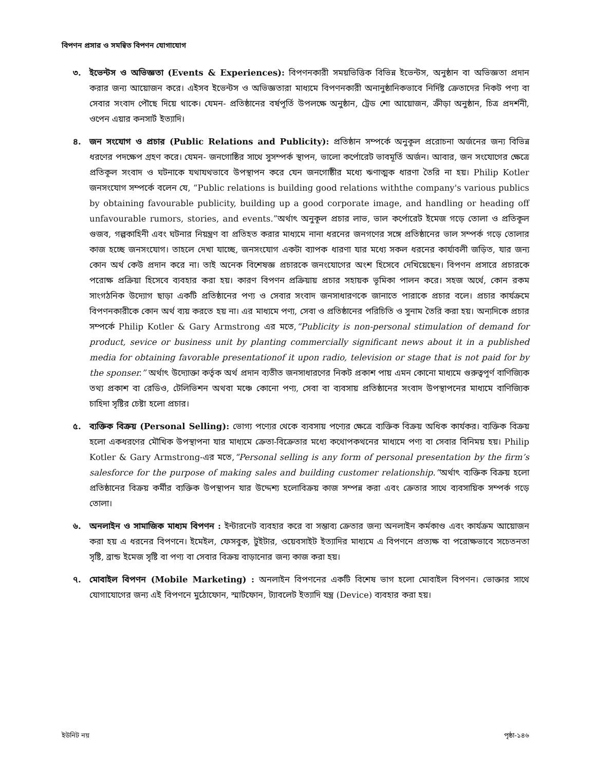বিপণন প্রসার ও সমন্বিত বিপণন যোগাযোগ
৩. ইভেন্টস ও অভিজ্ঞতা (Events & Experiences): বিপণনকারী সময়ভিত্তিক বিভিন্ন ইভেন্টস, অনুষ্ঠান বা অভিজ্ঞতা প্রদান করার জন্য আয়োজন করে। এইসব ইভেন্টস ও অভিজ্ঞতারা মাধ্যমে বিপণনকারী অনানুষ্ঠানিকভাবে নির্দিষ্ট ক্রেতাদের নিকট পণ্য বা সেবার সংবাদ পৌছে দিয়ে থাকে। যেমন- প্রতিষ্ঠানের বর্ষপূর্তি উপলক্ষে অনুষ্ঠান, ট্রেড শো আয়োজন, ক্রীড়া অনুষ্ঠান, চিত্র প্রদর্শনী, ওপেন এয়ার কনসার্ট ইত্যাদি।
৪. জন সংযোগ ও প্রচার (Public Relations and Publicity): প্রতিষ্ঠান সম্পর্কে অনুকূল প্ররোচনা অর্জনের জন্য বিভিন্ন ধরণের পদক্ষেপ গ্রহণ করে। যেমন- জনগোষ্ঠির সাথে সুসম্পর্ক স্থাপন, ভালো কর্পোরেট ভাবমূর্তি অর্জন। আবার, জন সংযোগের ক্ষেত্রে প্রতিকূল সংবাদ ও ঘটনাকে যথাযথভাবে উপস্থাপন করে যেন জনগোষ্ঠীর মধ্যে ঋণাত্মক ধারণা তৈরি না হয়। Philip Kotler জনসংযোগ সম্পর্কে বলেন যে, “Public relations is building good relations withthe company's various publics by obtaining favourable publicity, building up a good corporate image, and handling or heading off unfavourable rumors, stories, and events.”অর্থাৎ অনুকূল প্রচার লাভ, ভাল কর্পোরেট ইমেজ গড়ে তোলা ও প্রতিকূল গুজব, গল্পকাহিনী এবং ঘটনার নিয়ন্ত্রণ বা প্রতিহত করার মাধ্যমে নানা ধরনের জনগণের সঙ্গে প্রতিষ্ঠানের ভাল সম্পর্ক গড়ে তোলার কাজ হচ্ছে জনসংযোগ। তাহলে দেখা যাচ্ছে, জনসংযোগ একটা ব্যাপক ধারণা যার মধ্যে সকল ধরনের কার্যাবলী জড়িত, যার জন্য কোন অর্থ কেউ প্রদান করে না। তাই অনেক বিশেষজ্ঞ প্রচারকে জনংযোগের অংশ হিসেবে দেখিয়েছেন। বিপণন প্রসারে প্রচারকে পরোক্ষ প্রক্রিয়া হিসেবে ব্যবহার করা হয়। কারণ বিপণন প্রক্রিয়ায় প্রচার সহায়ক ভূমিকা পালন করে। সহজ অর্থে, কোন রকম সাংগঠনিক উদ্যোগ ছাড়া একটি প্রতিষ্ঠানের পণ্য ও সেবার সংবাদ জনসাধারণকে জানাতে পারাকে প্রচার বলে। প্রচার কার্যক্রমে বিপণনকারীকে কোন অর্থ ব্যয় করতে হয় না। এর মাধ্যমে পণ্য, সেবা ও প্রতিষ্ঠানের পরিচিতি ও সুনাম তৈরি করা হয়। অন্যদিকে প্রচার সম্পর্কে Philip Kotler & Gary Armstrong এর মতে,“Publicity is non-personal stimulation of demand for product, sevice or business unit by planting commercially significant news about it in a published media for obtaining favorable presentationof it upon radio, television or stage that is not paid for by the sponser.” অর্থাৎ উদ্যোক্তা কর্তৃক অর্থ প্রদান ব্যতীত জনসাধারণের নিকট প্রকাশ পায় এমন কোনো মাধ্যমে গুরুত্বপূর্ণ বাণিজ্যিক তথ্য প্রকাশ বা রেডিও, টেলিভিশন অথবা মঞ্চে কোনো পণ্য, সেবা বা ব্যবসায় প্রতিষ্ঠানের সংবাদ উপস্থাপনের মাধ্যমে বাণিজ্যিক চাহিদা সৃষ্টির চেষ্টা হলো প্রচার।
৫. ব্যক্তিক বিক্রয় (Personal Selling): ভোগ্য পণ্যের থেকে ব্যবসায় পণ্যের ক্ষেত্রে ব্যক্তিক বিক্রয় অধিক কার্যকর। ব্যক্তিক বিক্রয় হলো একধরণের মৌখিক উপস্থাপনা যার মাধ্যমে ক্রেতা-বিক্রেতার মধ্যে কথোপকথনের মাধ্যমে পণ্য বা সেবার বিনিময় হয়। Philip Kotler & Gary Armstrong-এর মতে,“Personal selling is any form of personal presentation by the firm’s salesforce for the purpose of making sales and building customer relationship.”অর্থাৎ ব্যক্তিক বিক্রয় হলো প্রতিষ্ঠানের বিক্রয় কর্মীর ব্যক্তিক উপস্থাপন যার উদ্দেশ্য হলোবিক্রয় কাজ সম্পন্ন করা এবং ক্রেতার সাথে ব্যবসায়িক সম্পর্ক গড়ে তোলা।
৬. অনলাইন ও সামাজিক মাধ্যম বিপণন : ইন্টারনেট ব্যবহার করে বা সম্ভাব্য ক্রেতার জন্য অনলাইন কর্মকাণ্ড এবং কার্যক্রম আয়োজন করা হয় এ ধরনের বিপণনে। ইমেইল, ফেসবুক, টুইটার, ওয়েবসাইট ইত্যাদির মাধ্যমে এ বিপণনে প্রত্যক্ষ বা পরোক্ষভাবে সচেতনতা সৃষ্টি, ব্রান্ড ইমেজ সৃষ্টি বা পণ্য বা সেবার বিক্রয় বাড়ানোর জন্য কাজ করা হয়।
৭. মোবাইল বিপণন (Mobile Marketing) : অনলাইন বিপণনের একটি বিশেষ ভাগ হলো মোবাইল বিপণন। ভোক্তার সাথে যোগাযোগের জন্য এই বিপণনে মুঠোফোন, স্মার্টফোন, ট্যাবলেট ইত্যাদি যন্ত্র (Device) ব্যবহার করা হয়।
ইউনিট নয় পৃষ্ঠা-১৪৬